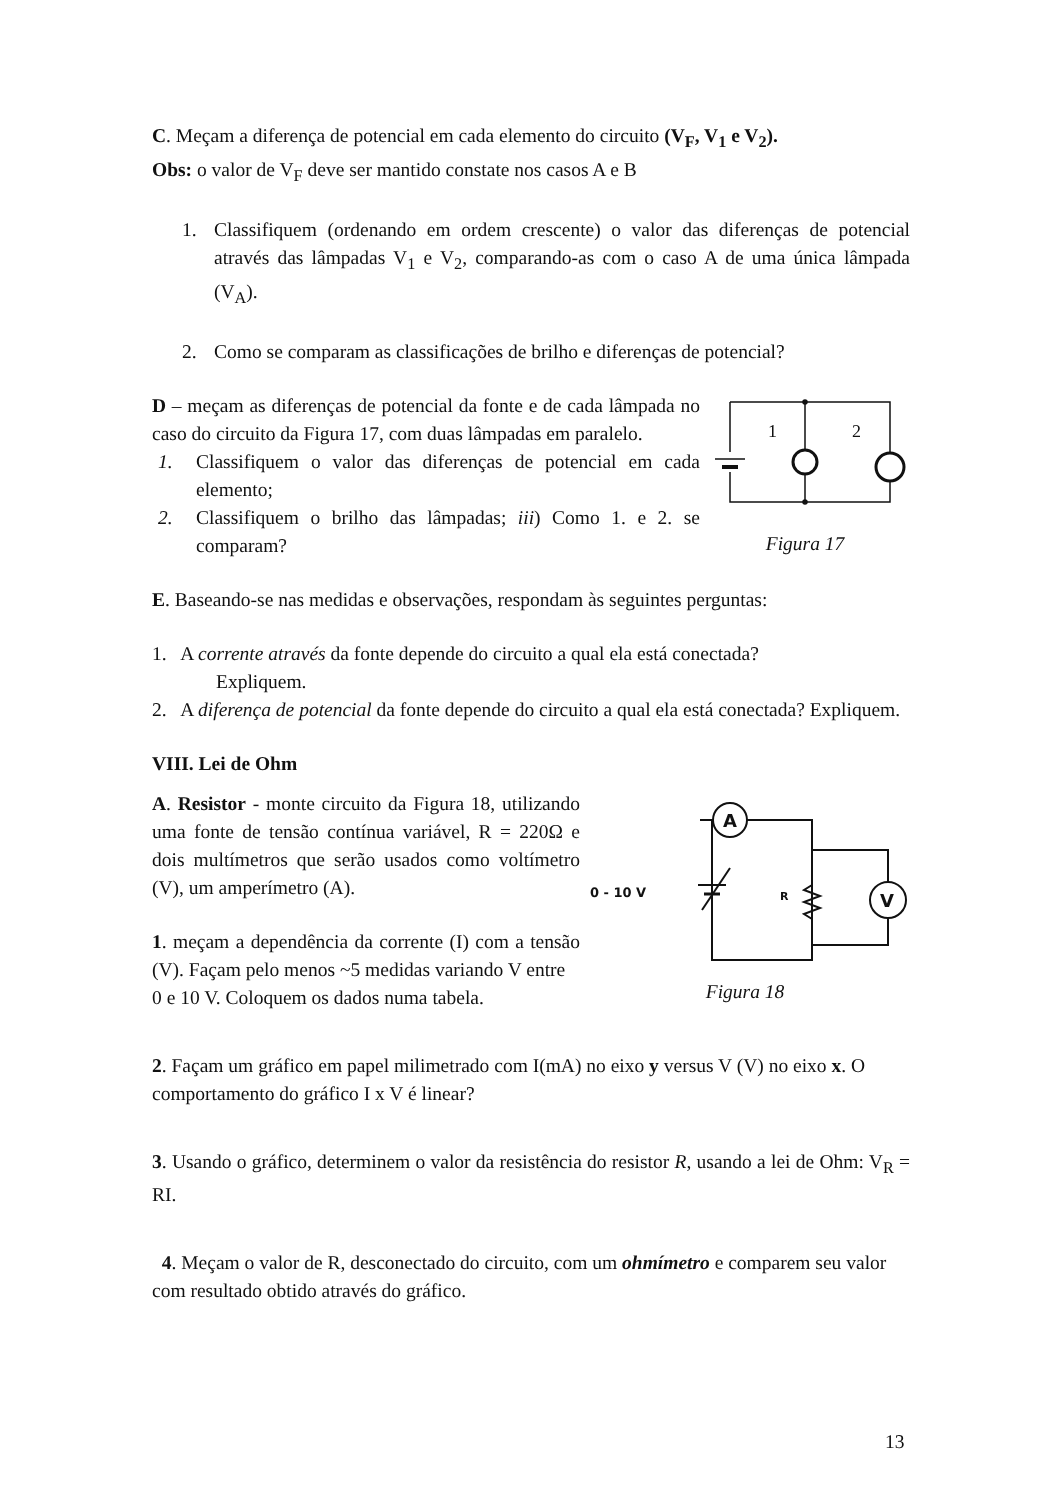C. Meçam a diferença de potencial em cada elemento do circuito (V<sub>F</sub>, V<sub>1</sub> e V<sub>2</sub>).
Obs: o valor de V<sub>F</sub> deve ser mantido constate nos casos A e B
1. Classifiquem (ordenando em ordem crescente) o valor das diferenças de potencial através das lâmpadas V<sub>1</sub> e V<sub>2</sub>, comparando-as com o caso A de uma única lâmpada (V<sub>A</sub>).
2. Como se comparam as classificações de brilho e diferenças de potencial?
D – meçam as diferenças de potencial da fonte e de cada lâmpada no caso do circuito da Figura 17, com duas lâmpadas em paralelo.
1. Classifiquem o valor das diferenças de potencial em cada elemento;
2. Classifiquem o brilho das lâmpadas; iii) Como 1. e 2. se comparam?
1
2
Figura 17
E. Baseando-se nas medidas e observações, respondam às seguintes perguntas:
1. A corrente através da fonte depende do circuito a qual ela está conectada?
Expliquem.
2. A diferença de potencial da fonte depende do circuito a qual ela está conectada? Expliquem.
VIII. Lei de Ohm
A. Resistor - monte circuito da Figura 18, utilizando uma fonte de tensão contínua variável, R = 220Ω e dois multímetros que serão usados como voltímetro (V), um amperímetro (A).
1. meçam a dependência da corrente (I) com a tensão (V). Façam pelo menos ~5 medidas variando V entre
0 e 10 V. Coloquem os dados numa tabela.
A
V
0 - 10 V
R
Figura 18
2. Façam um gráfico em papel milimetrado com I(mA) no eixo y versus V (V) no eixo x. O comportamento do gráfico I x V é linear?
3. Usando o gráfico, determinem o valor da resistência do resistor R, usando a lei de Ohm: V<sub>R</sub> = RI.
4. Meçam o valor de R, desconectado do circuito, com um ohmímetro e comparem seu valor com resultado obtido através do gráfico.
13